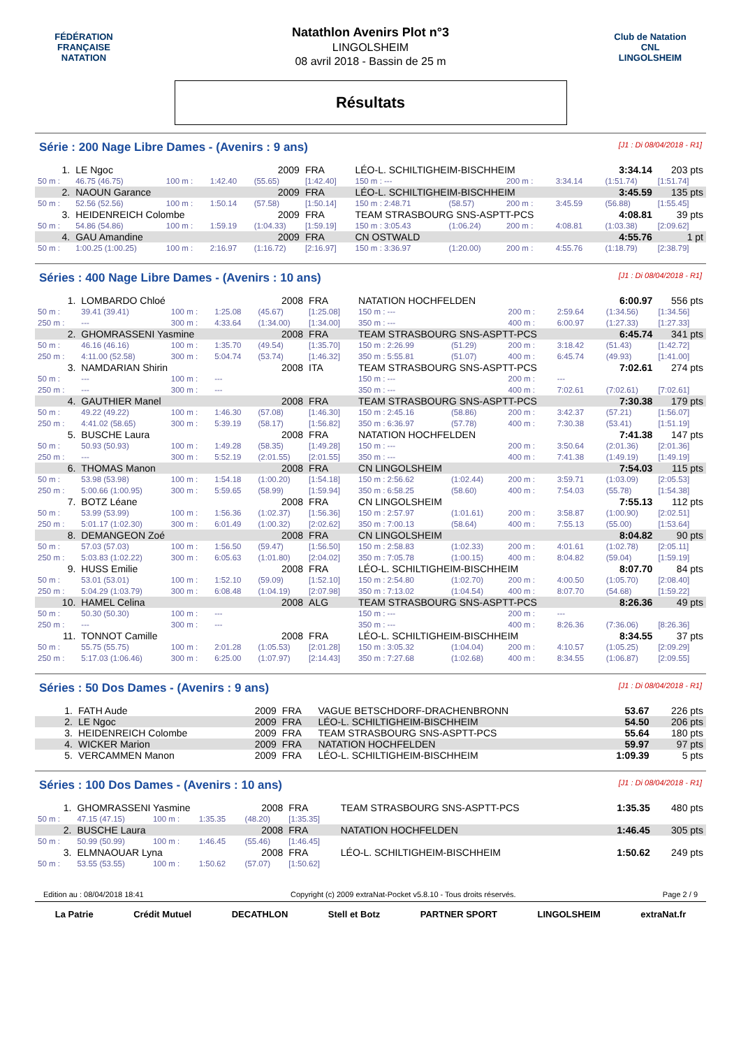FÉDÉRATION FRANÇAISE NATATION
Club de Natation CNL LINGOLSHEIM
Natathlon Avenirs Plot n°3
LINGOLSHEIM
08 avril 2018 - Bassin de 25 m
Résultats
Série : 200 Nage Libre Dames - (Avenirs : 9 ans) [J1 : Di 08/04/2018 - R1]
| 1. | LE Ngoc | | | 2009 | FRA | LÉO-L. SCHILTIGHEIM-BISCHHEIM | | | | 3:34.14 | 203 pts |
| 50 m : | 46.75 (46.75) | 100 m : | 1:42.40 | (55.65) | [1:42.40] | 150 m : --- | | 200 m : | 3:34.14 | (1:51.74) | [1:51.74] |
| 2. | NAOUN Garance | | | 2009 | FRA | LÉO-L. SCHILTIGHEIM-BISCHHEIM | | | | 3:45.59 | 135 pts |
| 50 m : | 52.56 (52.56) | 100 m : | 1:50.14 | (57.58) | [1:50.14] | 150 m : 2:48.71 | (58.57) | 200 m : | 3:45.59 | (56.88) | [1:55.45] |
| 3. | HEIDENREICH Colombe | | | 2009 | FRA | TEAM STRASBOURG SNS-ASPTT-PCS | | | | 4:08.81 | 39 pts |
| 50 m : | 54.86 (54.86) | 100 m : | 1:59.19 | (1:04.33) | [1:59.19] | 150 m : 3:05.43 | (1:06.24) | 200 m : | 4:08.81 | (1:03.38) | [2:09.62] |
| 4. | GAU Amandine | | | 2009 | FRA | CN OSTWALD | | | | 4:55.76 | 1 pt |
| 50 m : | 1:00.25 (1:00.25) | 100 m : | 2:16.97 | (1:16.72) | [2:16.97] | 150 m : 3:36.97 | (1:20.00) | 200 m : | 4:55.76 | (1:18.79) | [2:38.79] |
Séries : 400 Nage Libre Dames - (Avenirs : 10 ans) [J1 : Di 08/04/2018 - R1]
| 1. | LOMBARDO Chloé | | | 2008 | FRA | NATATION HOCHFELDEN | | | | 6:00.97 | 556 pts |
| 50 m : | 39.41 (39.41) | 100 m : | 1:25.08 | (45.67) | [1:25.08] | 150 m : --- | | 200 m : | 2:59.64 | (1:34.56) | [1:34.56] |
| 250 m : | --- | 300 m : | 4:33.64 | (1:34.00) | [1:34.00] | 350 m : --- | | 400 m : | 6:00.97 | (1:27.33) | [1:27.33] |
| 2. | GHOMRASSENI Yasmine | | | 2008 | FRA | TEAM STRASBOURG SNS-ASPTT-PCS | | | | 6:45.74 | 341 pts |
| 50 m : | 46.16 (46.16) | 100 m : | 1:35.70 | (49.54) | [1:35.70] | 150 m : 2:26.99 | (51.29) | 200 m : | 3:18.42 | (51.43) | [1:42.72] |
| 250 m : | 4:11.00 (52.58) | 300 m : | 5:04.74 | (53.74) | [1:46.32] | 350 m : 5:55.81 | (51.07) | 400 m : | 6:45.74 | (49.93) | [1:41.00] |
| 3. | NAMDARIAN Shirin | | | 2008 | ITA | TEAM STRASBOURG SNS-ASPTT-PCS | | | | 7:02.61 | 274 pts |
| 50 m : | --- | 100 m : | --- | | | 150 m : --- | | 200 m : | --- | | |
| 250 m : | --- | 300 m : | --- | | | 350 m : --- | | 400 m : | 7:02.61 | (7:02.61) | [7:02.61] |
| 4. | GAUTHIER Manel | | | 2008 | FRA | TEAM STRASBOURG SNS-ASPTT-PCS | | | | 7:30.38 | 179 pts |
| 50 m : | 49.22 (49.22) | 100 m : | 1:46.30 | (57.08) | [1:46.30] | 150 m : 2:45.16 | (58.86) | 200 m : | 3:42.37 | (57.21) | [1:56.07] |
| 250 m : | 4:41.02 (58.65) | 300 m : | 5:39.19 | (58.17) | [1:56.82] | 350 m : 6:36.97 | (57.78) | 400 m : | 7:30.38 | (53.41) | [1:51.19] |
| 5. | BUSCHE Laura | | | 2008 | FRA | NATATION HOCHFELDEN | | | | 7:41.38 | 147 pts |
| 50 m : | 50.93 (50.93) | 100 m : | 1:49.28 | (58.35) | [1:49.28] | 150 m : --- | | 200 m : | 3:50.64 | (2:01.36) | [2:01.36] |
| 250 m : | --- | 300 m : | 5:52.19 | (2:01.55) | [2:01.55] | 350 m : --- | | 400 m : | 7:41.38 | (1:49.19) | [1:49.19] |
| 6. | THOMAS Manon | | | 2008 | FRA | CN LINGOLSHEIM | | | | 7:54.03 | 115 pts |
| 50 m : | 53.98 (53.98) | 100 m : | 1:54.18 | (1:00.20) | [1:54.18] | 150 m : 2:56.62 | (1:02.44) | 200 m : | 3:59.71 | (1:03.09) | [2:05.53] |
| 250 m : | 5:00.66 (1:00.95) | 300 m : | 5:59.65 | (58.99) | [1:59.94] | 350 m : 6:58.25 | (58.60) | 400 m : | 7:54.03 | (55.78) | [1:54.38] |
| 7. | BOTZ Léane | | | 2008 | FRA | CN LINGOLSHEIM | | | | 7:55.13 | 112 pts |
| 50 m : | 53.99 (53.99) | 100 m : | 1:56.36 | (1:02.37) | [1:56.36] | 150 m : 2:57.97 | (1:01.61) | 200 m : | 3:58.87 | (1:00.90) | [2:02.51] |
| 250 m : | 5:01.17 (1:02.30) | 300 m : | 6:01.49 | (1:00.32) | [2:02.62] | 350 m : 7:00.13 | (58.64) | 400 m : | 7:55.13 | (55.00) | [1:53.64] |
| 8. | DEMANGEON Zoé | | | 2008 | FRA | CN LINGOLSHEIM | | | | 8:04.82 | 90 pts |
| 50 m : | 57.03 (57.03) | 100 m : | 1:56.50 | (59.47) | [1:56.50] | 150 m : 2:58.83 | (1:02.33) | 200 m : | 4:01.61 | (1:02.78) | [2:05.11] |
| 250 m : | 5:03.83 (1:02.22) | 300 m : | 6:05.63 | (1:01.80) | [2:04.02] | 350 m : 7:05.78 | (1:00.15) | 400 m : | 8:04.82 | (59.04) | [1:59.19] |
| 9. | HUSS Emilie | | | 2008 | FRA | LÉO-L. SCHILTIGHEIM-BISCHHEIM | | | | 8:07.70 | 84 pts |
| 50 m : | 53.01 (53.01) | 100 m : | 1:52.10 | (59.09) | [1:52.10] | 150 m : 2:54.80 | (1:02.70) | 200 m : | 4:00.50 | (1:05.70) | [2:08.40] |
| 250 m : | 5:04.29 (1:03.79) | 300 m : | 6:08.48 | (1:04.19) | [2:07.98] | 350 m : 7:13.02 | (1:04.54) | 400 m : | 8:07.70 | (54.68) | [1:59.22] |
| 10. | HAMEL Celina | | | 2008 | ALG | TEAM STRASBOURG SNS-ASPTT-PCS | | | | 8:26.36 | 49 pts |
| 50 m : | 50.30 (50.30) | 100 m : | --- | | | 150 m : --- | | 200 m : | --- | | |
| 250 m : | --- | 300 m : | --- | | | 350 m : --- | | 400 m : | 8:26.36 | (7:36.06) | [8:26.36] |
| 11. | TONNOT Camille | | | 2008 | FRA | LÉO-L. SCHILTIGHEIM-BISCHHEIM | | | | 8:34.55 | 37 pts |
| 50 m : | 55.75 (55.75) | 100 m : | 2:01.28 | (1:05.53) | [2:01.28] | 150 m : 3:05.32 | (1:04.04) | 200 m : | 4:10.57 | (1:05.25) | [2:09.29] |
| 250 m : | 5:17.03 (1:06.46) | 300 m : | 6:25.00 | (1:07.97) | [2:14.43] | 350 m : 7:27.68 | (1:02.68) | 400 m : | 8:34.55 | (1:06.87) | [2:09.55] |
Séries : 50 Dos Dames - (Avenirs : 9 ans) [J1 : Di 08/04/2018 - R1]
| 1. | FATH Aude | 2009 | FRA | VAGUE BETSCHDORF-DRACHENBRONN | 53.67 | 226 pts |
| 2. | LE Ngoc | 2009 | FRA | LÉO-L. SCHILTIGHEIM-BISCHHEIM | 54.50 | 206 pts |
| 3. | HEIDENREICH Colombe | 2009 | FRA | TEAM STRASBOURG SNS-ASPTT-PCS | 55.64 | 180 pts |
| 4. | WICKER Marion | 2009 | FRA | NATATION HOCHFELDEN | 59.97 | 97 pts |
| 5. | VERCAMMEN Manon | 2009 | FRA | LÉO-L. SCHILTIGHEIM-BISCHHEIM | 1:09.39 | 5 pts |
Séries : 100 Dos Dames - (Avenirs : 10 ans) [J1 : Di 08/04/2018 - R1]
| 1. | GHOMRASSENI Yasmine | | | 2008 | FRA | TEAM STRASBOURG SNS-ASPTT-PCS | 1:35.35 | 480 pts |
| 50 m : | 47.15 (47.15) | 100 m : | 1:35.35 | (48.20) | [1:35.35] | | | |
| 2. | BUSCHE Laura | | | 2008 | FRA | NATATION HOCHFELDEN | 1:46.45 | 305 pts |
| 50 m : | 50.99 (50.99) | 100 m : | 1:46.45 | (55.46) | [1:46.45] | | | |
| 3. | ELMNAOUAR Lyna | | | 2008 | FRA | LÉO-L. SCHILTIGHEIM-BISCHHEIM | 1:50.62 | 249 pts |
| 50 m : | 53.55 (53.55) | 100 m : | 1:50.62 | (57.07) | [1:50.62] | | | |
Edition au : 08/04/2018 18:41 Copyright (c) 2009 extraNat-Pocket v5.8.10 - Tous droits réservés. Page 2 / 9
La Patrie Crédit Mutuel DECATHLON Stell et Botz PARTNER SPORT LINGOLSHEIM extraNat.fr